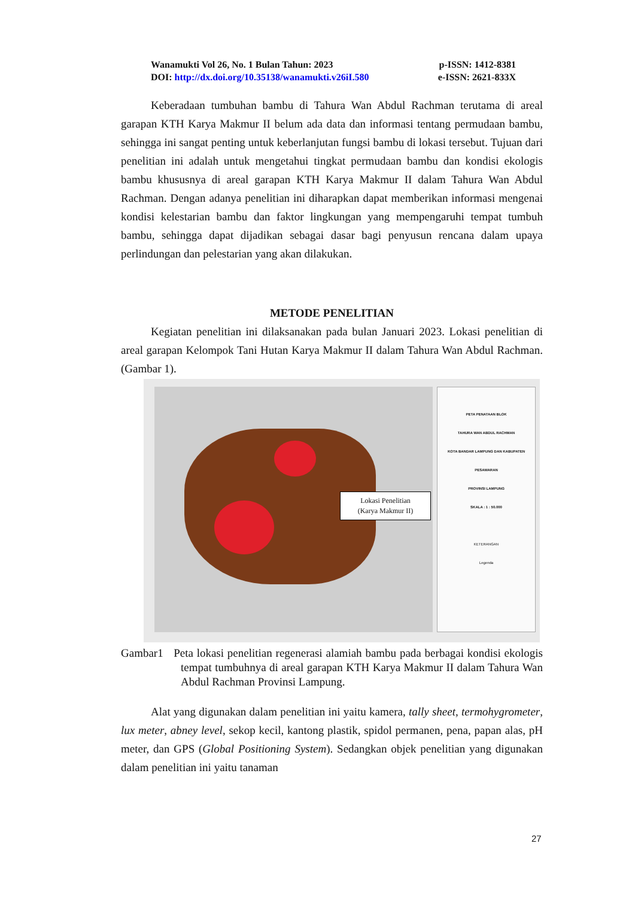Wanamukti Vol 26, No. 1 Bulan Tahun: 2023 p-ISSN: 1412-8381
DOI: http://dx.doi.org/10.35138/wanamukti.v26iI.580 e-ISSN: 2621-833X
Keberadaan tumbuhan bambu di Tahura Wan Abdul Rachman terutama di areal garapan KTH Karya Makmur II belum ada data dan informasi tentang permudaan bambu, sehingga ini sangat penting untuk keberlanjutan fungsi bambu di lokasi tersebut. Tujuan dari penelitian ini adalah untuk mengetahui tingkat permudaan bambu dan kondisi ekologis bambu khususnya di areal garapan KTH Karya Makmur II dalam Tahura Wan Abdul Rachman. Dengan adanya penelitian ini diharapkan dapat memberikan informasi mengenai kondisi kelestarian bambu dan faktor lingkungan yang mempengaruhi tempat tumbuh bambu, sehingga dapat dijadikan sebagai dasar bagi penyusun rencana dalam upaya perlindungan dan pelestarian yang akan dilakukan.
METODE PENELITIAN
Kegiatan penelitian ini dilaksanakan pada bulan Januari 2023. Lokasi penelitian di areal garapan Kelompok Tani Hutan Karya Makmur II dalam Tahura Wan Abdul Rachman. (Gambar 1).
Lokasi Penelitian
(Karya Makmur II)
PETA PENATAAN BLOK
TAHURA WAN ABDUL RACHMAN
KOTA BANDAR LAMPUNG DAN KABUPATEN PESAWARAN
PROVINSI LAMPUNG
SKALA : 1 : 50.000
KETERANGAN
Legenda
Gambar1 Peta lokasi penelitian regenerasi alamiah bambu pada berbagai kondisi ekologis tempat tumbuhnya di areal garapan KTH Karya Makmur II dalam Tahura Wan Abdul Rachman Provinsi Lampung.
Alat yang digunakan dalam penelitian ini yaitu kamera, tally sheet, termohygrometer, lux meter, abney level, sekop kecil, kantong plastik, spidol permanen, pena, papan alas, pH meter, dan GPS (Global Positioning System). Sedangkan objek penelitian yang digunakan dalam penelitian ini yaitu tanaman
27